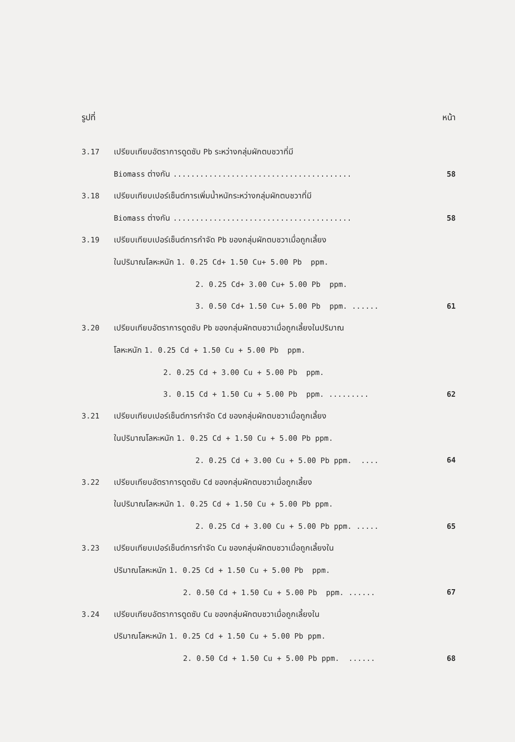รูปที่ หน้า
3.17
เปรียบเทียบอัตราการดูดซับ Pb ระหว่างกลุ่มผักตบชวาที่มี
Biomass ต่างกัน ........................................
58
3.18
เปรียบเทียบเปอร์เซ็นต์การเพิ่มน้ำหนักระหว่างกลุ่มผักตบชวาที่มี
Biomass ต่างกัน ........................................
58
3.19
เปรียบเทียบเปอร์เซ็นต์การกำจัด Pb ของกลุ่มผักตบชวาเมื่อถูกเลี้ยง
ในปริมาณโลหะหนัก 1. 0.25 Cd+ 1.50 Cu+ 5.00 Pb ppm.
2. 0.25 Cd+ 3.00 Cu+ 5.00 Pb ppm.
3. 0.50 Cd+ 1.50 Cu+ 5.00 Pb ppm. ......
61
3.20
เปรียบเทียบอัตราการดูดซับ Pb ของกลุ่มผักตบชวาเมื่อถูกเลี้ยงในปริมาณ
โลหะหนัก 1. 0.25 Cd + 1.50 Cu + 5.00 Pb ppm.
2. 0.25 Cd + 3.00 Cu + 5.00 Pb ppm.
3. 0.15 Cd + 1.50 Cu + 5.00 Pb ppm. .........
62
3.21
เปรียบเทียบเปอร์เซ็นต์การกำจัด Cd ของกลุ่มผักตบชวาเมื่อถูกเลี้ยง
ในปริมาณโลหะหนัก 1. 0.25 Cd + 1.50 Cu + 5.00 Pb ppm.
2. 0.25 Cd + 3.00 Cu + 5.00 Pb ppm. ....
64
3.22
เปรียบเทียบอัตราการดูดซับ Cd ของกลุ่มผักตบชวาเมื่อถูกเลี้ยง
ในปริมาณโลหะหนัก 1. 0.25 Cd + 1.50 Cu + 5.00 Pb ppm.
2. 0.25 Cd + 3.00 Cu + 5.00 Pb ppm. .....
65
3.23
เปรียบเทียบเปอร์เซ็นต์การกำจัด Cu ของกลุ่มผักตบชวาเมื่อถูกเลี้ยงใน
ปริมาณโลหะหนัก 1. 0.25 Cd + 1.50 Cu + 5.00 Pb ppm.
2. 0.50 Cd + 1.50 Cu + 5.00 Pb ppm. ......
67
3.24
เปรียบเทียบอัตราการดูดซับ Cu ของกลุ่มผักตบชวาเมื่อถูกเลี้ยงใน
ปริมาณโลหะหนัก 1. 0.25 Cd + 1.50 Cu + 5.00 Pb ppm.
2. 0.50 Cd + 1.50 Cu + 5.00 Pb ppm. ......
68